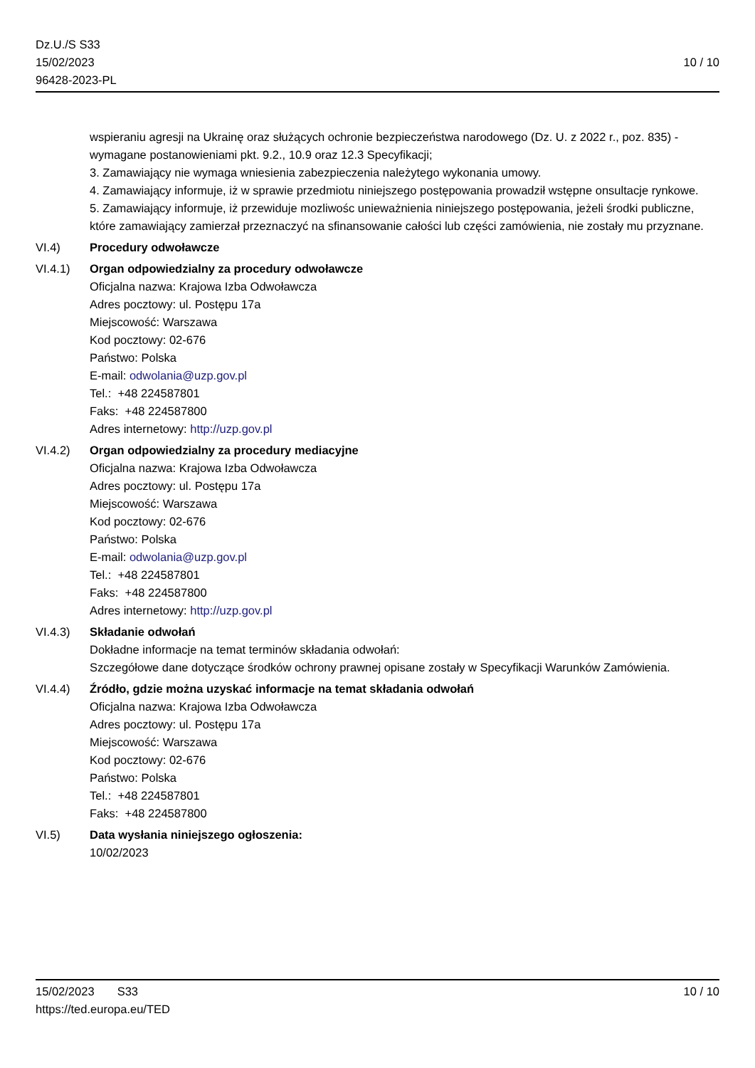Dz.U./S S33
15/02/2023
96428-2023-PL
10 / 10
wspieraniu agresji na Ukrainę oraz służących ochronie bezpieczeństwa narodowego (Dz. U. z 2022 r., poz. 835) - wymagane postanowieniami pkt. 9.2., 10.9 oraz 12.3 Specyfikacji;
3. Zamawiający nie wymaga wniesienia zabezpieczenia należytego wykonania umowy.
4. Zamawiający informuje, iż w sprawie przedmiotu niniejszego postępowania prowadził wstępne onsultacje rynkowe.
5. Zamawiający informuje, iż przewiduje mozliwośc unieważnienia niniejszego postępowania, jeżeli środki publiczne, które zamawiający zamierzał przeznaczyć na sfinansowanie całości lub części zamówienia, nie zostały mu przyznane.
VI.4) Procedury odwoławcze
VI.4.1) Organ odpowiedzialny za procedury odwoławcze
Oficjalna nazwa: Krajowa Izba Odwoławcza
Adres pocztowy: ul. Postępu 17a
Miejscowość: Warszawa
Kod pocztowy: 02-676
Państwo: Polska
E-mail: odwolania@uzp.gov.pl
Tel.: +48 224587801
Faks: +48 224587800
Adres internetowy: http://uzp.gov.pl
VI.4.2) Organ odpowiedzialny za procedury mediacyjne
Oficjalna nazwa: Krajowa Izba Odwoławcza
Adres pocztowy: ul. Postępu 17a
Miejscowość: Warszawa
Kod pocztowy: 02-676
Państwo: Polska
E-mail: odwolania@uzp.gov.pl
Tel.: +48 224587801
Faks: +48 224587800
Adres internetowy: http://uzp.gov.pl
VI.4.3) Składanie odwołań
Dokładne informacje na temat terminów składania odwołań:
Szczegółowe dane dotyczące środków ochrony prawnej opisane zostały w Specyfikacji Warunków Zamówienia.
VI.4.4) Źródło, gdzie można uzyskać informacje na temat składania odwołań
Oficjalna nazwa: Krajowa Izba Odwoławcza
Adres pocztowy: ul. Postępu 17a
Miejscowość: Warszawa
Kod pocztowy: 02-676
Państwo: Polska
Tel.: +48 224587801
Faks: +48 224587800
VI.5) Data wysłania niniejszego ogłoszenia:
10/02/2023
15/02/2023 S33
https://ted.europa.eu/TED
10 / 10